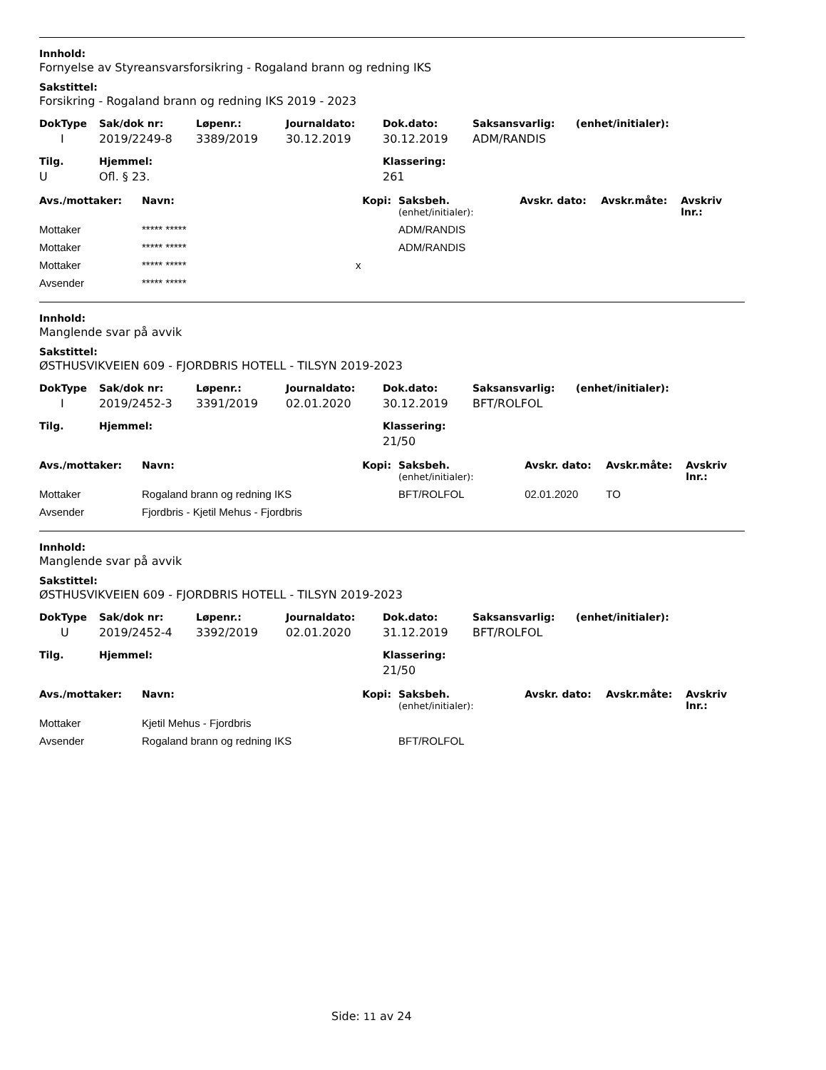Innhold:
Fornyelse av Styreansvarsforsikring - Rogaland brann og redning IKS
Sakstittel:
Forsikring - Rogaland brann og redning IKS 2019 - 2023
| DokType | Sak/dok nr: | Løpenr.: | Journaldato: | Dok.dato: | Saksansvarlig: | (enhet/initialer): |
| --- | --- | --- | --- | --- | --- | --- |
| I | 2019/2249-8 | 3389/2019 | 30.12.2019 | 30.12.2019 | ADM/RANDIS | |
| Tilg. | Hjemmel: | Klassering: |
| --- | --- | --- |
| U | Ofl. § 23. | 261 |
| Avs./mottaker: | Navn: | Kopi: | Saksbeh. (enhet/initialer): | Avskr. dato: | Avskr.måte: | Avskriv lnr.: |
| --- | --- | --- | --- | --- | --- | --- |
| Mottaker | ***** ***** | | ADM/RANDIS | | | |
| Mottaker | ***** ***** | | ADM/RANDIS | | | |
| Mottaker | ***** ***** | x | | | | |
| Avsender | ***** ***** | | | | | |
Innhold:
Manglende svar på avvik
Sakstittel:
ØSTHUSVIKVEIEN 609 - FJORDBRIS HOTELL - TILSYN 2019-2023
| DokType | Sak/dok nr: | Løpenr.: | Journaldato: | Dok.dato: | Saksansvarlig: | (enhet/initialer): |
| --- | --- | --- | --- | --- | --- | --- |
| I | 2019/2452-3 | 3391/2019 | 02.01.2020 | 30.12.2019 | BFT/ROLFOL | |
| Tilg. | Hjemmel: | Klassering: |
| --- | --- | --- |
| | | 21/50 |
| Avs./mottaker: | Navn: | Kopi: | Saksbeh. (enhet/initialer): | Avskr. dato: | Avskr.måte: | Avskriv lnr.: |
| --- | --- | --- | --- | --- | --- | --- |
| Mottaker | Rogaland brann og redning IKS | | BFT/ROLFOL | 02.01.2020 | TO | |
| Avsender | Fjordbris - Kjetil Mehus - Fjordbris | | | | | |
Innhold:
Manglende svar på avvik
Sakstittel:
ØSTHUSVIKVEIEN 609 - FJORDBRIS HOTELL - TILSYN 2019-2023
| DokType | Sak/dok nr: | Løpenr.: | Journaldato: | Dok.dato: | Saksansvarlig: | (enhet/initialer): |
| --- | --- | --- | --- | --- | --- | --- |
| U | 2019/2452-4 | 3392/2019 | 02.01.2020 | 31.12.2019 | BFT/ROLFOL | |
| Tilg. | Hjemmel: | Klassering: |
| --- | --- | --- |
| | | 21/50 |
| Avs./mottaker: | Navn: | Kopi: | Saksbeh. (enhet/initialer): | Avskr. dato: | Avskr.måte: | Avskriv lnr.: |
| --- | --- | --- | --- | --- | --- | --- |
| Mottaker | Kjetil Mehus - Fjordbris | | | | | |
| Avsender | Rogaland brann og redning IKS | | BFT/ROLFOL | | | |
Side: 11 av 24